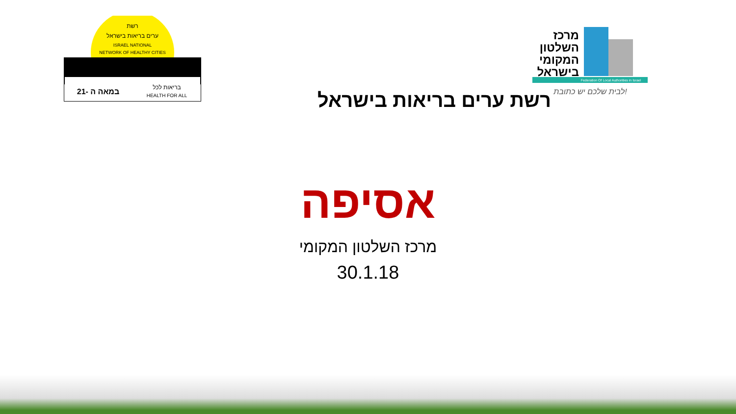רשת
ערים בריאות בישראל
ISRAEL NATIONAL
NETWORK OF HEALTHY CITIES
21- במאה ה
בריאות לכל
HEALTH FOR ALL
מרכז
השלטון
המקומי
בישראל
Federation Of Local Authorities in Israel
לבית שלכם יש כתובת!
רשת ערים בריאות בישראל
אסיפה
מרכז השלטון המקומי
30.1.18